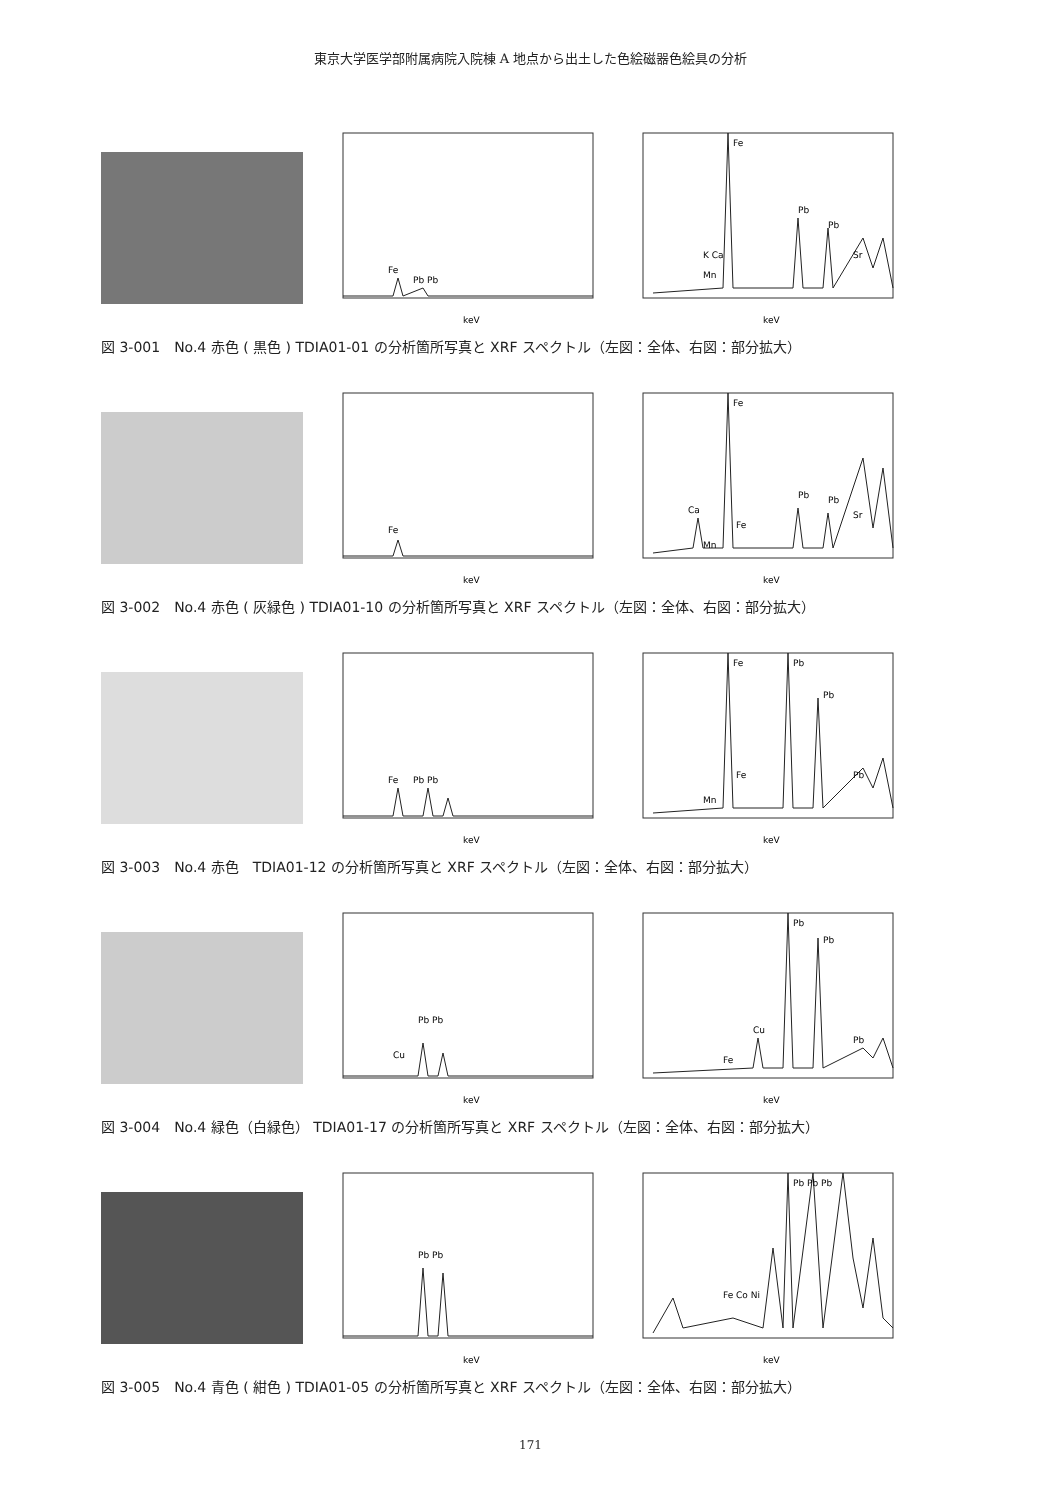東京大学医学部附属病院入院棟 A 地点から出土した色絵磁器色絵具の分析
Fe
Pb Pb
keV
Fe
K Ca
Pb
Pb
Sr
Mn
keV
図 3-001　No.4 赤色 ( 黒色 ) TDIA01-01 の分析箇所写真と XRF スペクトル（左図：全体、右図：部分拡大）
Fe
keV
Fe
Ca
Mn
Fe
Pb
Pb
Sr
keV
図 3-002　No.4 赤色 ( 灰緑色 ) TDIA01-10 の分析箇所写真と XRF スペクトル（左図：全体、右図：部分拡大）
Fe
Pb Pb
keV
Fe
Pb
Pb
Mn
Fe
Pb
keV
図 3-003　No.4 赤色　TDIA01-12 の分析箇所写真と XRF スペクトル（左図：全体、右図：部分拡大）
Cu
Pb Pb
keV
Pb
Pb
Cu
Fe
Pb
keV
図 3-004　No.4 緑色（白緑色） TDIA01-17 の分析箇所写真と XRF スペクトル（左図：全体、右図：部分拡大）
Pb Pb
keV
Pb Pb Pb
Fe Co Ni
keV
図 3-005　No.4 青色 ( 紺色 ) TDIA01-05 の分析箇所写真と XRF スペクトル（左図：全体、右図：部分拡大）
171